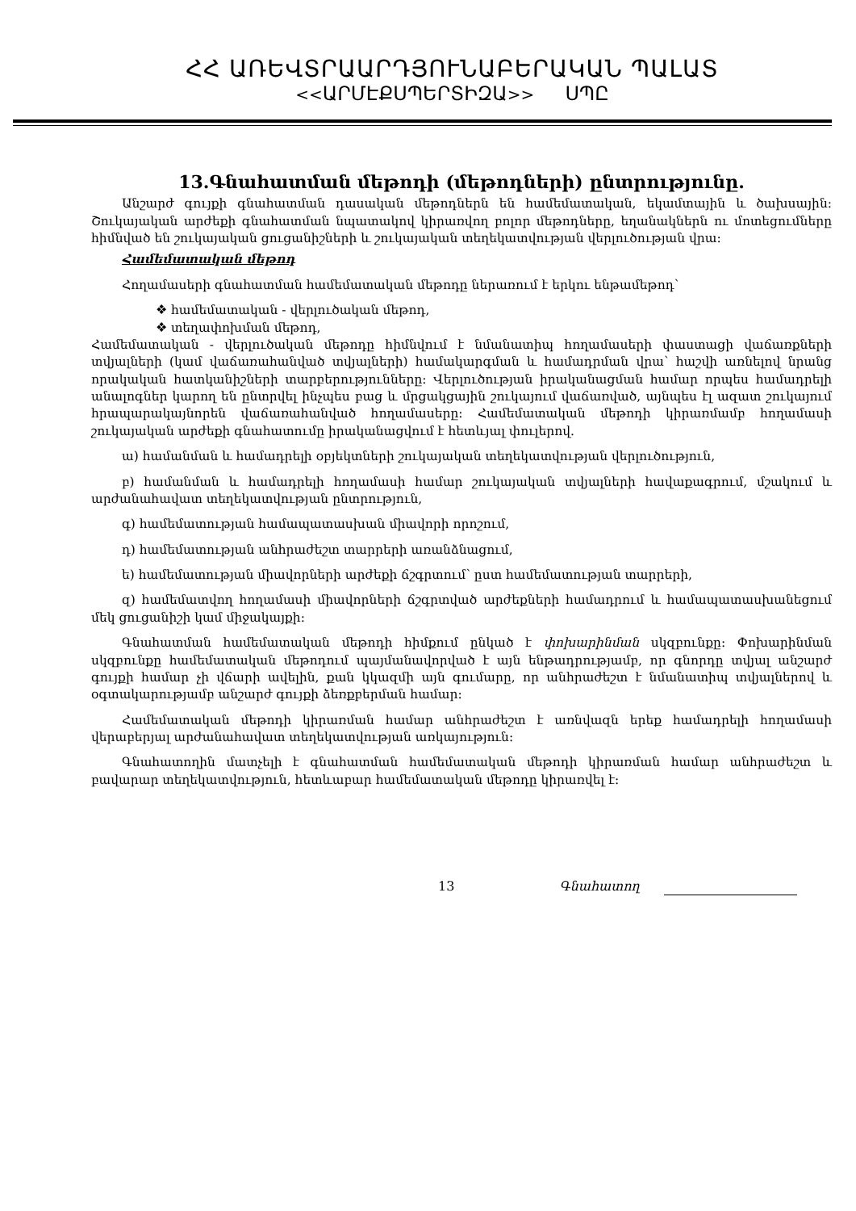ՀՀ ԱՌԵՎՏՐԱԱՐԴՅՈՒՆԱԲԵՐԱԿԱՆ ՊԱԼԱՏ
<<ԱՐՄԷՔՍՊԵՐՏԻԶԱ>> ՍՊԸ
13.Գնահատման մեթոդի (մեթոդների) ընտրությունը.
Անշարժ գույքի գնահատման դասական մեթոդներն են համեմատական, եկամտային և ծախսային: Շուկայական արժեքի գնահատման նպատակով կիրառվող բոլոր մեթոդները, եղանակներն ու մոտեցումները հիմնված են շուկայական ցուցանիշների և շուկայական տեղեկատվության վերլուծության վրա:
Համեմատական մեթոդ
Հողամասերի գնահատման համեմատական մեթոդը ներառում է երկու ենթամեթոդ՝
❖ համեմատական - վերլուծական մեթոդ,
❖ տեղափոխման մեթոդ,
Համեմատական - վերլուծական մեթոդը հիմնվում է նմանատիպ հողամասերի փաստացի վաճառքների տվյալների (կամ վաճառահանված տվյալների) համակարգման և համադրման վրա՝ հաշվի առնելով նրանց որակական հատկանիշների տարբերությունները: Վերլուծության իրականացման համար որպես համադրելի անալոգներ կարող են ընտրվել ինչպես բաց և մրցակցային շուկայում վաճառված, այնպես էլ ազատ շուկայում հրապարակայնորեն վաճառահանված հողամասերը: Համեմատական մեթոդի կիրառմամբ հողամասի շուկայական արժեքի գնահատումը իրականացվում է հետևյալ փուլերով.
ա) համանման և համադրելի օբյեկտների շուկայական տեղեկատվության վերլուծություն,
բ) համանման և համադրելի հողամասի համար շուկայական տվյալների հավաքագրում, մշակում և արժանահավատ տեղեկատվության ընտրություն,
գ) համեմատության համապատասխան միավորի որոշում,
դ) համեմատության անհրաժեշտ տարրերի առանձնացում,
ե) համեմատության միավորների արժեքի ճշգրտում՝ ըստ համեմատության տարրերի,
զ) համեմատվող հողամասի միավորների ճշգրտված արժեքների համադրում և համապատասխանեցում մեկ ցուցանիշի կամ միջակայքի:
Գնահատման համեմատական մեթոդի հիմքում ընկած է փոխարինման սկզբունքը: Փոխարինման սկզբունքը համեմատական մեթոդում պայմանավորված է այն ենթադրությամբ, որ գնորդը տվյալ անշարժ գույքի համար չի վճարի ավելին, քան կկազմի այն գումարը, որ անհրաժեշտ է նմանատիպ տվյալներով և օգտակարությամբ անշարժ գույքի ձեռքբերման համար:
Համեմատական մեթոդի կիրառման համար անհրաժեշտ է առնվազն երեք համադրելի հողամասի վերաբերյալ արժանահավատ տեղեկատվության առկայություն:
Գնահատողին մատչելի է գնահատման համեմատական մեթոդի կիրառման համար անհրաժեշտ և բավարար տեղեկատվություն, հետևաբար համեմատական մեթոդը կիրառվել է:
13 Գնահատող